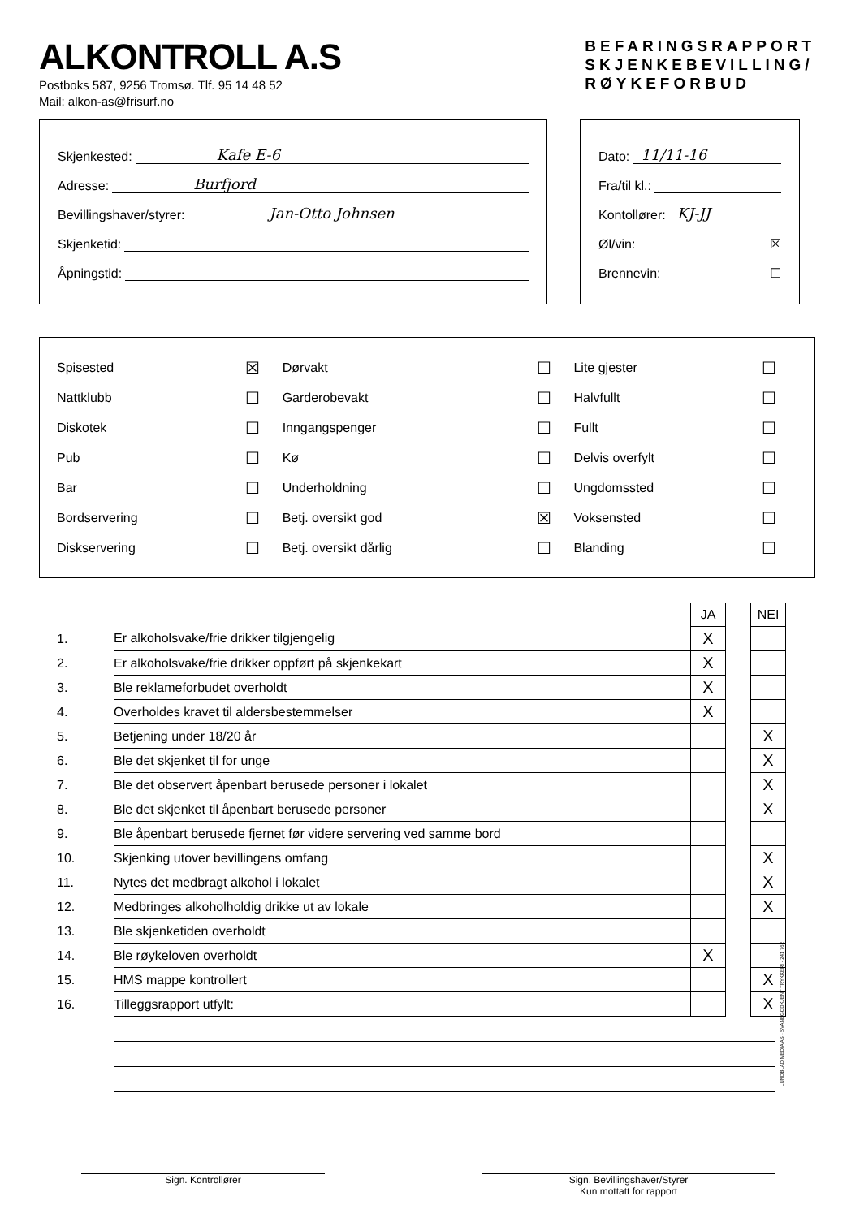ALKONTROLL A.S
Postboks 587, 9256 Tromsø. Tlf. 95 14 48 52
Mail: alkon-as@frisurf.no
BEFARINGSRAPPORT
SKJENKEBEVILLING/
RØYKEFORBUD
Skjenkested: Kafe E-6
Adresse: Burfjord
Bevillingshaver/styrer: Jan-Otto Johnsen
Skjenketid:
Åpningstid:
Dato: 11/11-16
Fra/til kl.:
Kontollører: KJ-JJ
Øl/vin: ☒
Brennevin: ☐
| Spisested | ☒ | Dørvakt | ☐ | Lite gjester | ☐ |
| Nattklubb | ☐ | Garderobevakt | ☐ | Halvfullt | ☐ |
| Diskotek | ☐ | Inngangspenger | ☐ | Fullt | ☐ |
| Pub | ☐ | Kø | ☐ | Delvis overfylt | ☐ |
| Bar | ☐ | Underholdning | ☐ | Ungdomssted | ☐ |
| Bordservering | ☐ | Betj. oversikt god | ☒ | Voksensted | ☐ |
| Diskservering | ☐ | Betj. oversikt dårlig | ☐ | Blanding | ☐ |
| | | JA | | NEI |
| 1. | Er alkoholsvake/frie drikker tilgjengelig | X | | |
| 2. | Er alkoholsvake/frie drikker oppført på skjenkekart | X | | |
| 3. | Ble reklameforbudet overholdt | X | | |
| 4. | Overholdes kravet til aldersbestemmelser | X | | |
| 5. | Betjening under 18/20 år | | | X |
| 6. | Ble det skjenket til for unge | | | X |
| 7. | Ble det observert åpenbart berusede personer i lokalet | | | X |
| 8. | Ble det skjenket til åpenbart berusede personer | | | X |
| 9. | Ble åpenbart berusede fjernet før videre servering ved samme bord | | | |
| 10. | Skjenking utover bevillingens omfang | | | X |
| 11. | Nytes det medbragt alkohol i lokalet | | | X |
| 12. | Medbringes alkoholholdig drikke ut av lokale | | | X |
| 13. | Ble skjenketiden overholdt | | | |
| 14. | Ble røykeloven overholdt | X | | |
| 15. | HMS mappe kontrollert | | | X |
| 16. | Tilleggsrapport utfylt: | | | X |
Sign. Kontrollører Sign. Bevillingshaver/Styrer
Kun mottatt for rapport
LUNDBLAD MEDIA AS - SVANEGODKJENT TRYKKERI - 241 762